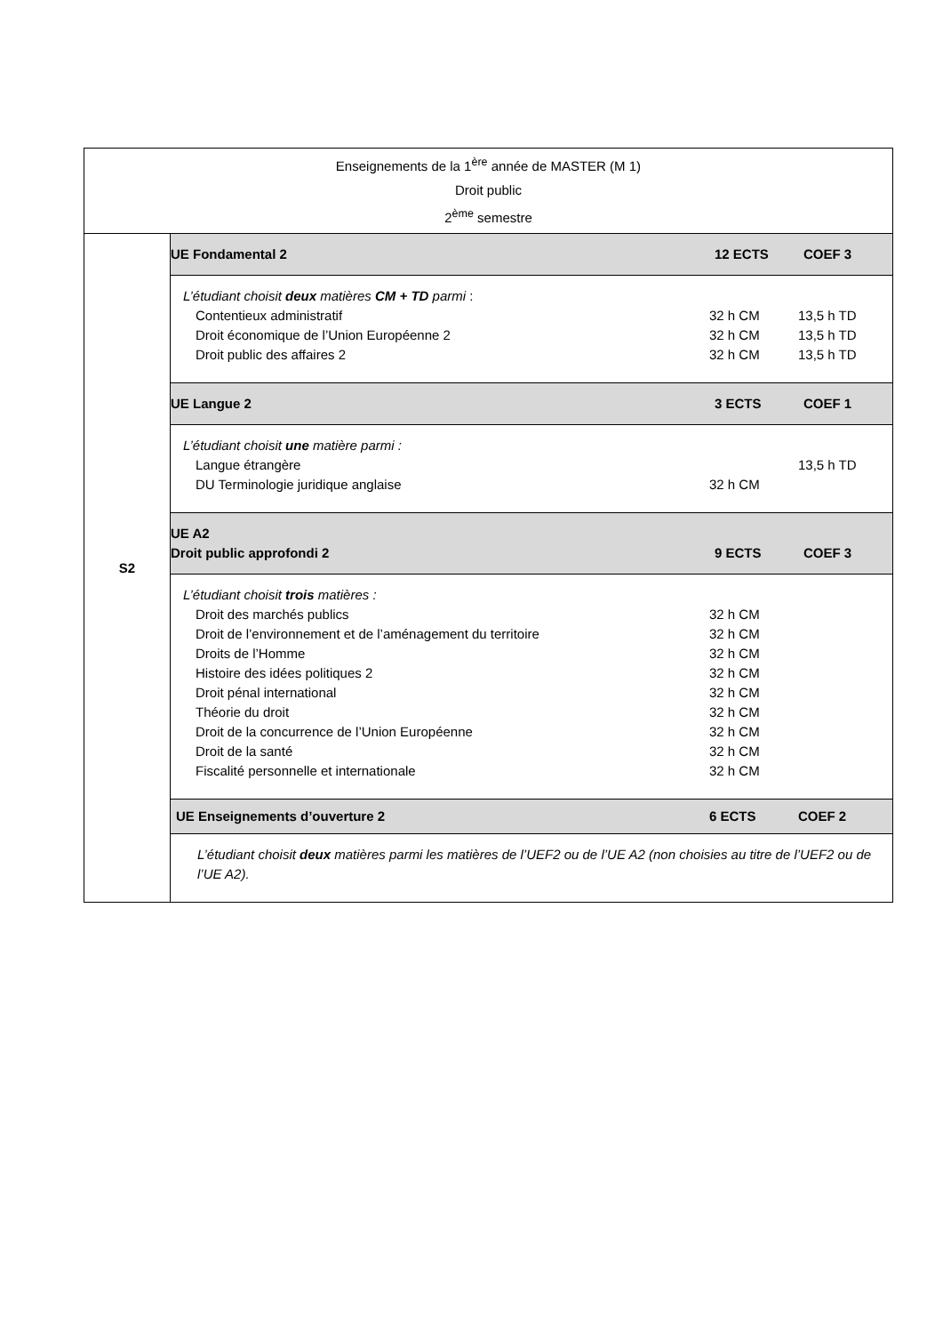| Enseignements de la 1<sup>ère</sup> année de MASTER (M 1) Droit public 2<sup>ème</sup> semestre | |
| S2 | UE Fondamental 2 12 ECTS COEF 3 L’étudiant choisit deux matières CM + TD parmi : Contentieux administratif 32 h CM 13,5 h TD Droit économique de l’Union Européenne 2 32 h CM 13,5 h TD Droit public des affaires 2 32 h CM 13,5 h TD UE Langue 2 3 ECTS COEF 1 L’étudiant choisit une matière parmi : Langue étrangère 13,5 h TD DU Terminologie juridique anglaise 32 h CM UE A2 Droit public approfondi 2 9 ECTS COEF 3 L’étudiant choisit trois matières : Droit des marchés publics 32 h CM Droit de l’environnement et de l’aménagement du territoire 32 h CM Droits de l’Homme 32 h CM Histoire des idées politiques 2 32 h CM Droit pénal international 32 h CM Théorie du droit 32 h CM Droit de la concurrence de l’Union Européenne 32 h CM Droit de la santé 32 h CM Fiscalité personnelle et internationale 32 h CM UE Enseignements d’ouverture 2 6 ECTS COEF 2 L’étudiant choisit deux matières parmi les matières de l’UEF2 ou de l’UE A2 (non choisies au titre de l’UEF2 ou de l’UE A2). |